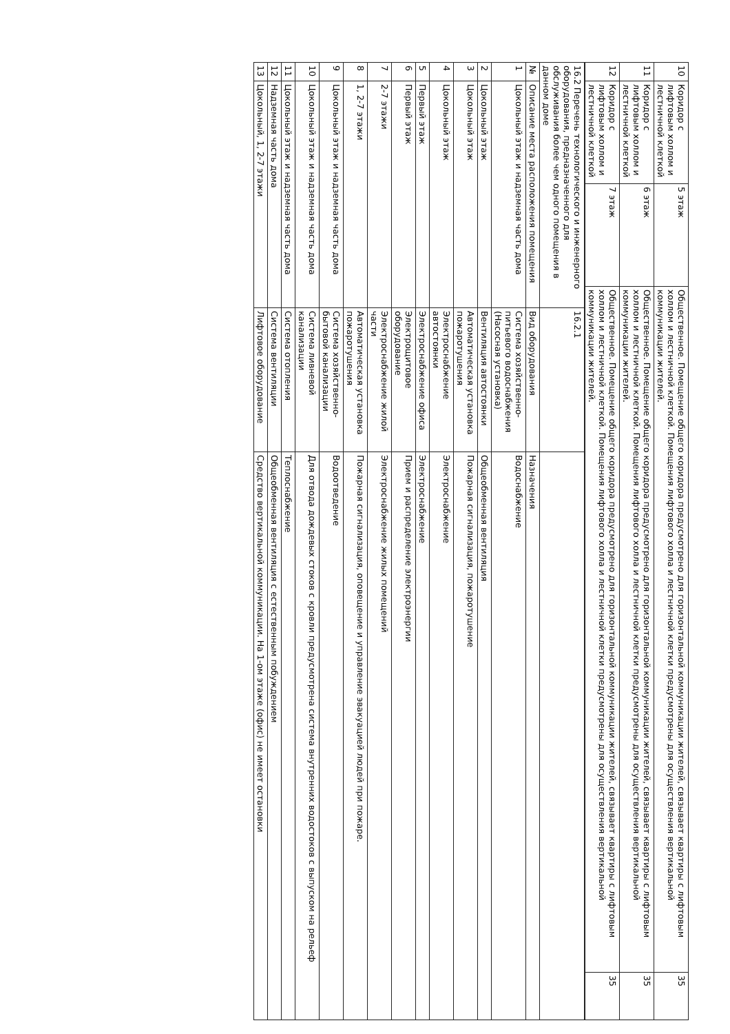| 10 | Коридор с лифтовым холлом и лестничной клеткой | 5 этаж | Общественное. Помещение общего коридора предусмотрено для горизонтальной коммуникации жителей, связывает квартиры с лифтовым холлом и лестничной клеткой. Помещения лифтового холла и лестничной клетки предусмотрены для осуществления вертикальной коммуникации жителей. | 35 |
| 11 | Коридор с лифтовым холлом и лестничной клеткой | 6 этаж | Общественное. Помещение общего коридора предусмотрено для горизонтальной коммуникации жителей, связывает квартиры с лифтовым холлом и лестничной клеткой. Помещения лифтового холла и лестничной клетки предусмотрены для осуществления вертикальной коммуникации жителей. | 35 |
| 12 | Коридор с лифтовым холлом и лестничной клеткой | 7 этаж | Общественное. Помещение общего коридора предусмотрено для горизонтальной коммуникации жителей, связывает квартиры с лифтовым холлом и лестничной клеткой. Помещения лифтового холла и лестничной клетки предусмотрены для осуществления вертикальной коммуникации жителей. | 35 |
| 16.2 Перечень технологического и инженерного оборудования, предназначенного для обслуживания более чем одного помещения в данном доме | | 16.2.1 | |
| № | Описание места расположения помещения | Вид оборудования | Назначения |
| 1 | Цокольный этаж и надземная часть дома | Система хозяйственно-питьевого водоснабжения (Насосная установка) | Водоснабжение |
| 2 | Цокольный этаж | Вентиляция автостоянки | Общеобменная вентиляция |
| 3 | Цокольный этаж | Автоматическая установка пожаротушения | Пожарная сигнализация, пожаротушение |
| 4 | Цокольный этаж | Электроснабжение автостоянки | Электроснабжение |
| 5 | Первый этаж | Электроснабжение офиса | Электроснабжение |
| 6 | Первый этаж | Электрощитовое оборудование | Прием и распределение электроэнергии |
| 7 | 2-7 этажи | Электроснабжение жилой части | Электроснабжение жилых помещений |
| 8 | 1, 2-7 этажи | Автоматическая установка пожаротушения | Пожарная сигнализация, оповещение и управление эвакуацией людей при пожаре. |
| 9 | Цокольный этаж и надземная часть дома | Система хозяйственно-бытовой канализации | Водоотведение |
| 10 | Цокольный этаж и надземная часть дома | Система ливневой канализации | Для отвода дождевых стоков с кровли предусмотрена система внутренних водостоков с выпуском на рельеф |
| 11 | Цокольный этаж и надземная часть дома | Система отопления | Теплоснабжение |
| 12 | Надземная часть дома | Система вентиляции | Общеобменная вентиляция с естественным побуждением |
| 13 | Цокольный, 1, 2-7 этажи | Лифтовое оборудование | Средство вертикальной коммуникации. На 1-ом этаже (офис) не имеет остановки |